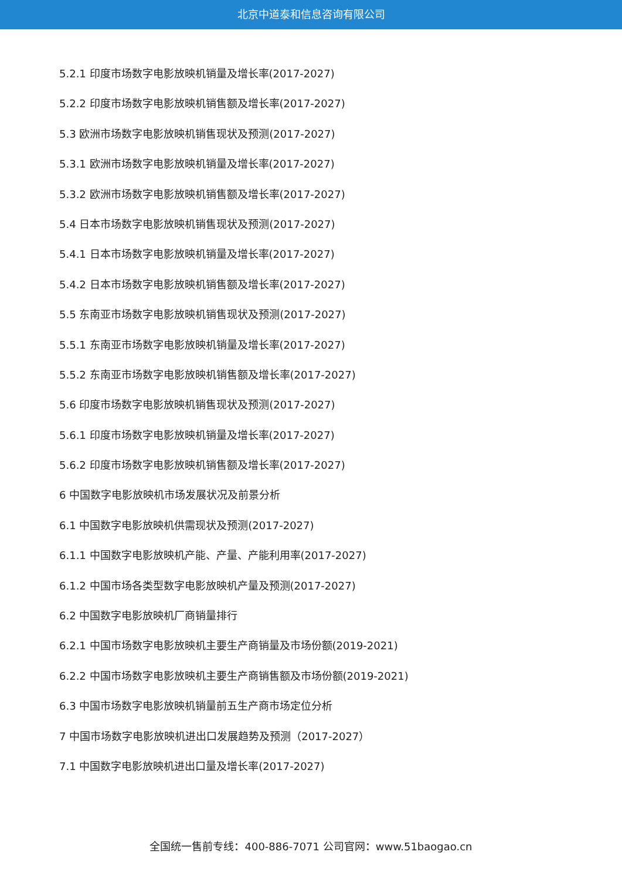北京中道泰和信息咨询有限公司
5.2.1 印度市场数字电影放映机销量及增长率(2017-2027)
5.2.2 印度市场数字电影放映机销售额及增长率(2017-2027)
5.3 欧洲市场数字电影放映机销售现状及预测(2017-2027)
5.3.1 欧洲市场数字电影放映机销量及增长率(2017-2027)
5.3.2 欧洲市场数字电影放映机销售额及增长率(2017-2027)
5.4 日本市场数字电影放映机销售现状及预测(2017-2027)
5.4.1 日本市场数字电影放映机销量及增长率(2017-2027)
5.4.2 日本市场数字电影放映机销售额及增长率(2017-2027)
5.5 东南亚市场数字电影放映机销售现状及预测(2017-2027)
5.5.1 东南亚市场数字电影放映机销量及增长率(2017-2027)
5.5.2 东南亚市场数字电影放映机销售额及增长率(2017-2027)
5.6 印度市场数字电影放映机销售现状及预测(2017-2027)
5.6.1 印度市场数字电影放映机销量及增长率(2017-2027)
5.6.2 印度市场数字电影放映机销售额及增长率(2017-2027)
6 中国数字电影放映机市场发展状况及前景分析
6.1 中国数字电影放映机供需现状及预测(2017-2027)
6.1.1 中国数字电影放映机产能、产量、产能利用率(2017-2027)
6.1.2 中国市场各类型数字电影放映机产量及预测(2017-2027)
6.2 中国数字电影放映机厂商销量排行
6.2.1 中国市场数字电影放映机主要生产商销量及市场份额(2019-2021)
6.2.2 中国市场数字电影放映机主要生产商销售额及市场份额(2019-2021)
6.3 中国市场数字电影放映机销量前五生产商市场定位分析
7 中国市场数字电影放映机进出口发展趋势及预测（2017-2027）
7.1 中国数字电影放映机进出口量及增长率(2017-2027)
全国统一售前专线：400-886-7071 公司官网：www.51baogao.cn